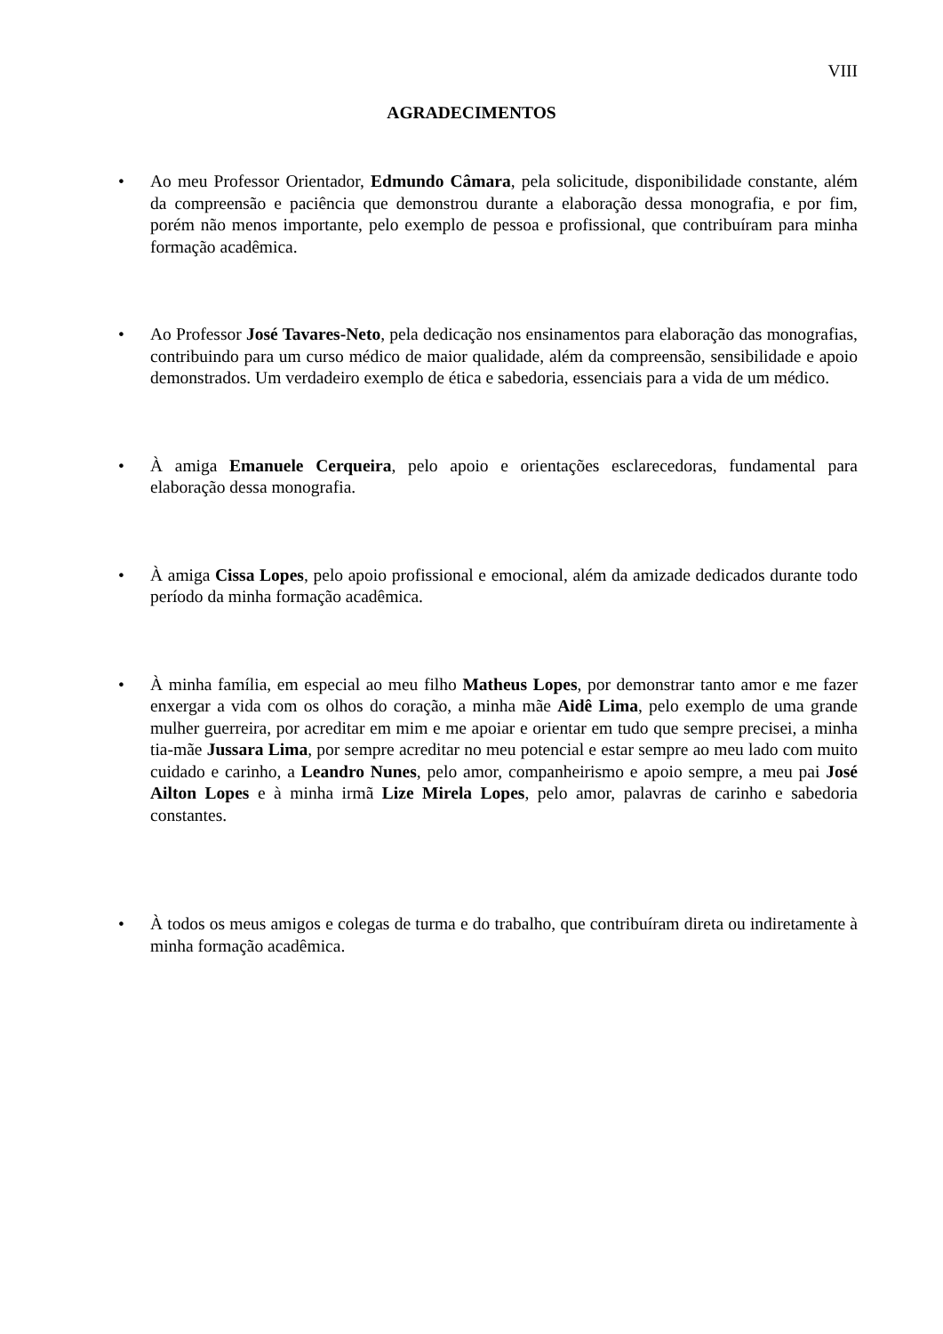VIII
AGRADECIMENTOS
• Ao meu Professor Orientador, Edmundo Câmara, pela solicitude, disponibilidade constante, além da compreensão e paciência que demonstrou durante a elaboração dessa monografia, e por fim, porém não menos importante, pelo exemplo de pessoa e profissional, que contribuíram para minha formação acadêmica.
• Ao Professor José Tavares-Neto, pela dedicação nos ensinamentos para elaboração das monografias, contribuindo para um curso médico de maior qualidade, além da compreensão, sensibilidade e apoio demonstrados. Um verdadeiro exemplo de ética e sabedoria, essenciais para a vida de um médico.
• À amiga Emanuele Cerqueira, pelo apoio e orientações esclarecedoras, fundamental para elaboração dessa monografia.
• À amiga Cissa Lopes, pelo apoio profissional e emocional, além da amizade dedicados durante todo período da minha formação acadêmica.
• À minha família, em especial ao meu filho Matheus Lopes, por demonstrar tanto amor e me fazer enxergar a vida com os olhos do coração, a minha mãe Aidê Lima, pelo exemplo de uma grande mulher guerreira, por acreditar em mim e me apoiar e orientar em tudo que sempre precisei, a minha tia-mãe Jussara Lima, por sempre acreditar no meu potencial e estar sempre ao meu lado com muito cuidado e carinho, a Leandro Nunes, pelo amor, companheirismo e apoio sempre, a meu pai José Ailton Lopes e à minha irmã Lize Mirela Lopes, pelo amor, palavras de carinho e sabedoria constantes.
• À todos os meus amigos e colegas de turma e do trabalho, que contribuíram direta ou indiretamente à minha formação acadêmica.